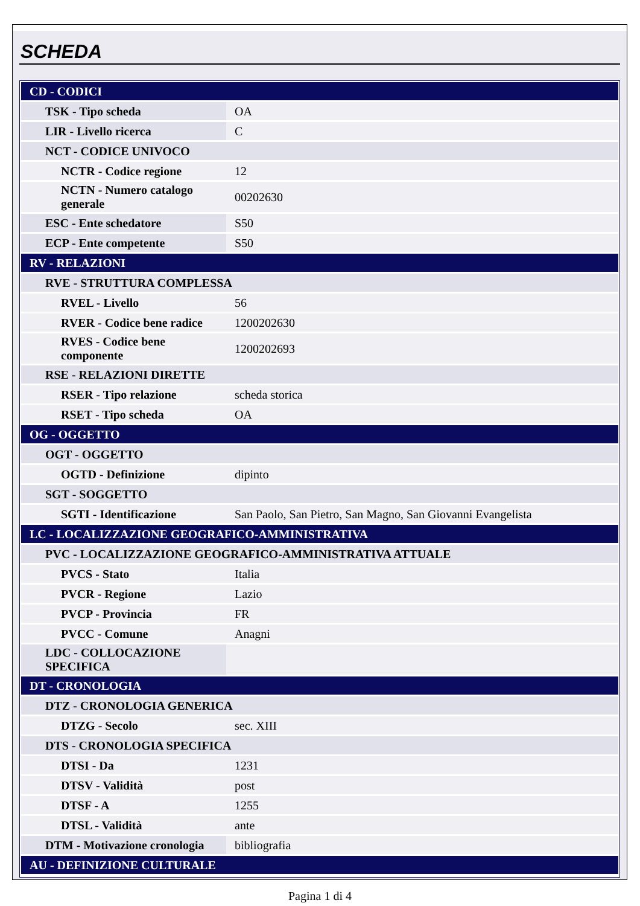SCHEDA
| CD - CODICI | |
| TSK - Tipo scheda | OA |
| LIR - Livello ricerca | C |
| NCT - CODICE UNIVOCO | |
| NCTR - Codice regione | 12 |
| NCTN - Numero catalogo generale | 00202630 |
| ESC - Ente schedatore | S50 |
| ECP - Ente competente | S50 |
| RV - RELAZIONI | |
| RVE - STRUTTURA COMPLESSA | |
| RVEL - Livello | 56 |
| RVER - Codice bene radice | 1200202630 |
| RVES - Codice bene componente | 1200202693 |
| RSE - RELAZIONI DIRETTE | |
| RSER - Tipo relazione | scheda storica |
| RSET - Tipo scheda | OA |
| OG - OGGETTO | |
| OGT - OGGETTO | |
| OGTD - Definizione | dipinto |
| SGT - SOGGETTO | |
| SGTI - Identificazione | San Paolo, San Pietro, San Magno, San Giovanni Evangelista |
| LC - LOCALIZZAZIONE GEOGRAFICO-AMMINISTRATIVA | |
| PVC - LOCALIZZAZIONE GEOGRAFICO-AMMINISTRATIVA ATTUALE | |
| PVCS - Stato | Italia |
| PVCR - Regione | Lazio |
| PVCP - Provincia | FR |
| PVCC - Comune | Anagni |
| LDC - COLLOCAZIONE SPECIFICA | |
| DT - CRONOLOGIA | |
| DTZ - CRONOLOGIA GENERICA | |
| DTZG - Secolo | sec. XIII |
| DTS - CRONOLOGIA SPECIFICA | |
| DTSI - Da | 1231 |
| DTSV - Validità | post |
| DTSF - A | 1255 |
| DTSL - Validità | ante |
| DTM - Motivazione cronologia | bibliografia |
| AU - DEFINIZIONE CULTURALE | |
Pagina 1 di 4